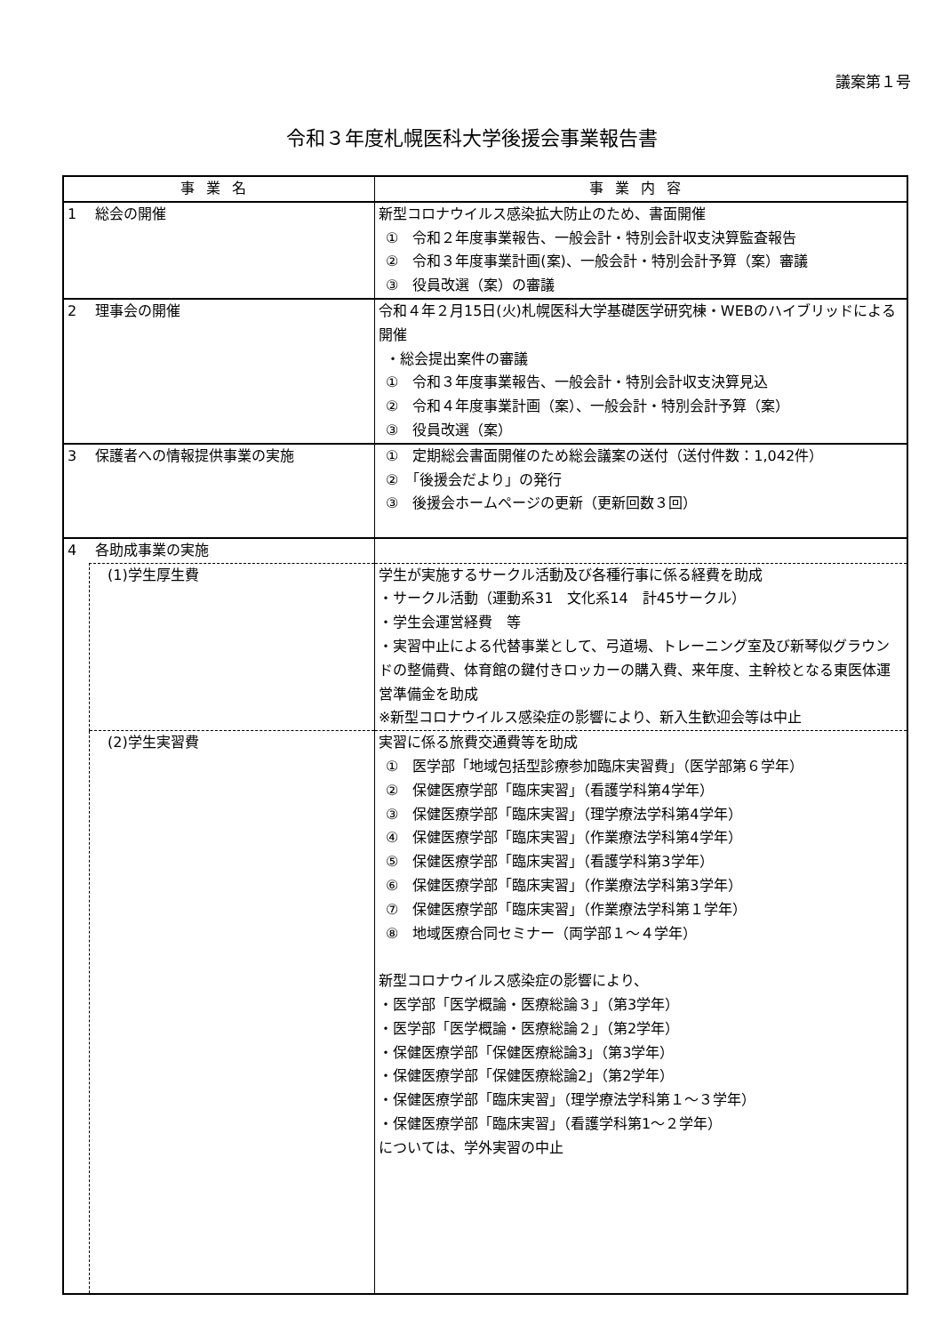議案第１号
令和３年度札幌医科大学後援会事業報告書
| 事業名 | | 事業内容 |
| --- | --- | --- |
| 1 総会の開催 | | 新型コロナウイルス感染拡大防止のため、書面開催 ① 令和２年度事業報告、一般会計・特別会計収支決算監査報告 ② 令和３年度事業計画(案)、一般会計・特別会計予算（案）審議 ③ 役員改選（案）の審議 |
| 2 理事会の開催 | | 令和４年２月15日(火)札幌医科大学基礎医学研究棟・WEBのハイブリッドによる開催 ・総会提出案件の審議 ① 令和３年度事業報告、一般会計・特別会計収支決算見込 ② 令和４年度事業計画（案）、一般会計・特別会計予算（案） ③ 役員改選（案） |
| 3 保護者への情報提供事業の実施 | | ① 定期総会書面開催のため総会議案の送付（送付件数：1,042件） ② 「後援会だより」の発行 ③ 後援会ホームページの更新（更新回数３回） |
| 4 各助成事業の実施 | | |
| | (1)学生厚生費 | 学生が実施するサークル活動及び各種行事に係る経費を助成 ・サークル活動（運動系31 文化系14 計45サークル） ・学生会運営経費 等 ・実習中止による代替事業として、弓道場、トレーニング室及び新琴似グラウンドの整備費、体育館の鍵付きロッカーの購入費、来年度、主幹校となる東医体運営準備金を助成 ※新型コロナウイルス感染症の影響により、新入生歓迎会等は中止 |
| | (2)学生実習費 | 実習に係る旅費交通費等を助成 ① 医学部「地域包括型診療参加臨床実習費」（医学部第６学年） ② 保健医療学部「臨床実習」（看護学科第4学年） ③ 保健医療学部「臨床実習」（理学療法学科第4学年） ④ 保健医療学部「臨床実習」（作業療法学科第4学年） ⑤ 保健医療学部「臨床実習」（看護学科第3学年） ⑥ 保健医療学部「臨床実習」（作業療法学科第3学年） ⑦ 保健医療学部「臨床実習」（作業療法学科第１学年） ⑧ 地域医療合同セミナー（両学部１～４学年） 新型コロナウイルス感染症の影響により、 ・医学部「医学概論・医療総論３」（第3学年） ・医学部「医学概論・医療総論２」（第2学年） ・保健医療学部「保健医療総論3」（第3学年） ・保健医療学部「保健医療総論2」（第2学年） ・保健医療学部「臨床実習」（理学療法学科第１～３学年） ・保健医療学部「臨床実習」（看護学科第1～２学年） については、学外実習の中止 |